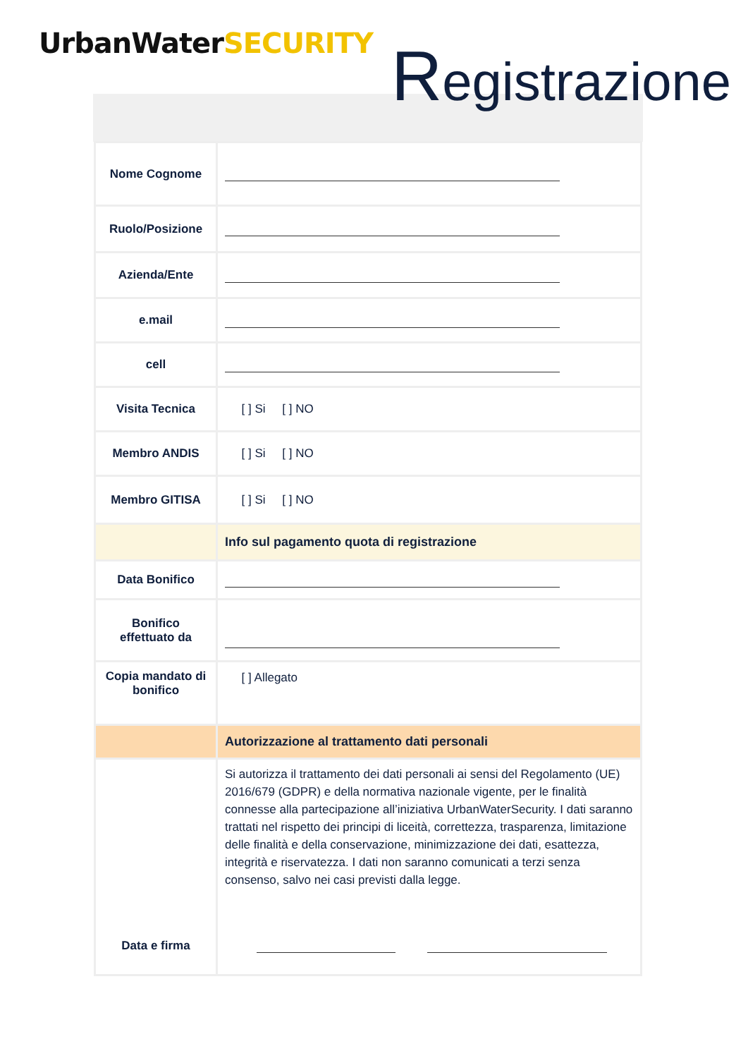UrbanWaterSECURITY Registrazione
| Nome Cognome | |
| Ruolo/Posizione | |
| Azienda/Ente | |
| e.mail | |
| cell | |
| Visita Tecnica | [ ] Si [ ] NO |
| Membro ANDIS | [ ] Si [ ] NO |
| Membro GITISA | [ ] Si [ ] NO |
| | Info sul pagamento quota di registrazione |
| Data Bonifico | |
| Bonifico effettuato da | |
| Copia mandato di bonifico | [ ] Allegato |
| | Autorizzazione al trattamento dati personali |
| Data e firma | Si autorizza il trattamento dei dati personali ai sensi del Regolamento (UE) 2016/679 (GDPR) e della normativa nazionale vigente, per le finalità connesse alla partecipazione all’iniziativa UrbanWaterSecurity. I dati saranno trattati nel rispetto dei principi di liceità, correttezza, trasparenza, limitazione delle finalità e della conservazione, minimizzazione dei dati, esattezza, integrità e riservatezza. I dati non saranno comunicati a terzi senza consenso, salvo nei casi previsti dalla legge. |